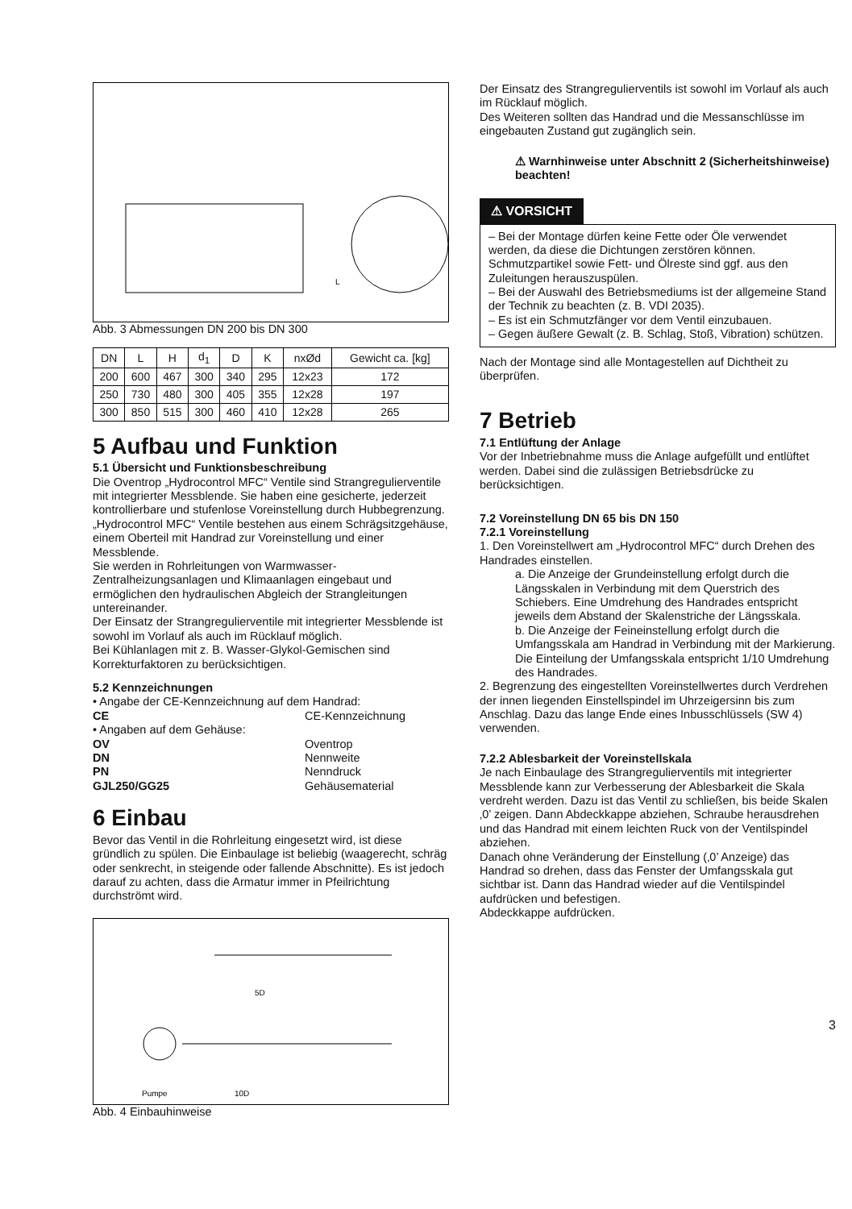L
Abb. 3 Abmessungen DN 200 bis DN 300
| DN | L | H | d<sub>1</sub> | D | K | nxØd | Gewicht ca. [kg] |
| --- | --- | --- | --- | --- | --- | --- | --- |
| 200 | 600 | 467 | 300 | 340 | 295 | 12x23 | 172 |
| 250 | 730 | 480 | 300 | 405 | 355 | 12x28 | 197 |
| 300 | 850 | 515 | 300 | 460 | 410 | 12x28 | 265 |
5 Aufbau und Funktion
5.1 Übersicht und Funktionsbeschreibung
Die Oventrop „Hydrocontrol MFC“ Ventile sind Strangregulierventile mit integrierter Messblende. Sie haben eine gesicherte, jederzeit kontrollierbare und stufenlose Voreinstellung durch Hubbegrenzung.
„Hydrocontrol MFC“ Ventile bestehen aus einem Schrägsitzgehäuse, einem Oberteil mit Handrad zur Voreinstellung und einer Messblende.
Sie werden in Rohrleitungen von Warmwasser-Zentralheizungsanlagen und Klimaanlagen eingebaut und ermöglichen den hydraulischen Abgleich der Strangleitungen untereinander.
Der Einsatz der Strangregulierventile mit integrierter Messblende ist sowohl im Vorlauf als auch im Rücklauf möglich.
Bei Kühlanlagen mit z. B. Wasser-Glykol-Gemischen sind Korrekturfaktoren zu berücksichtigen.
5.2 Kennzeichnungen
• Angabe der CE-Kennzeichnung auf dem Handrad:
CE CE-Kennzeichnung
• Angaben auf dem Gehäuse:
OV Oventrop
DN Nennweite
PN Nenndruck
GJL250/GG25 Gehäusematerial
6 Einbau
Bevor das Ventil in die Rohrleitung eingesetzt wird, ist diese gründlich zu spülen. Die Einbaulage ist beliebig (waagerecht, schräg oder senkrecht, in steigende oder fallende Abschnitte). Es ist jedoch darauf zu achten, dass die Armatur immer in Pfeilrichtung durchströmt wird.
5D
Pumpe
10D
Abb. 4 Einbauhinweise
Der Einsatz des Strangregulierventils ist sowohl im Vorlauf als auch im Rücklauf möglich.
Des Weiteren sollten das Handrad und die Messanschlüsse im eingebauten Zustand gut zugänglich sein.
⚠ Warnhinweise unter Abschnitt 2 (Sicherheitshinweise) beachten!
⚠ VORSICHT
– Bei der Montage dürfen keine Fette oder Öle verwendet werden, da diese die Dichtungen zerstören können. Schmutzpartikel sowie Fett- und Ölreste sind ggf. aus den Zuleitungen herauszuspülen.
– Bei der Auswahl des Betriebsmediums ist der allgemeine Stand der Technik zu beachten (z. B. VDI 2035).
– Es ist ein Schmutzfänger vor dem Ventil einzubauen.
– Gegen äußere Gewalt (z. B. Schlag, Stoß, Vibration) schützen.
Nach der Montage sind alle Montagestellen auf Dichtheit zu überprüfen.
7 Betrieb
7.1 Entlüftung der Anlage
Vor der Inbetriebnahme muss die Anlage aufgefüllt und entlüftet werden. Dabei sind die zulässigen Betriebsdrücke zu berücksichtigen.
7.2 Voreinstellung DN 65 bis DN 150
7.2.1 Voreinstellung
1. Den Voreinstellwert am „Hydrocontrol MFC“ durch Drehen des Handrades einstellen.
a. Die Anzeige der Grundeinstellung erfolgt durch die Längsskalen in Verbindung mit dem Querstrich des Schiebers. Eine Umdrehung des Handrades entspricht jeweils dem Abstand der Skalenstriche der Längsskala.
b. Die Anzeige der Feineinstellung erfolgt durch die Umfangsskala am Handrad in Verbindung mit der Markierung. Die Einteilung der Umfangsskala entspricht 1/10 Umdrehung des Handrades.
2. Begrenzung des eingestellten Voreinstellwertes durch Verdrehen der innen liegenden Einstellspindel im Uhrzeigersinn bis zum Anschlag. Dazu das lange Ende eines Inbusschlüssels (SW 4) verwenden.
7.2.2 Ablesbarkeit der Voreinstellskala
Je nach Einbaulage des Strangregulierventils mit integrierter Messblende kann zur Verbesserung der Ablesbarkeit die Skala verdreht werden. Dazu ist das Ventil zu schließen, bis beide Skalen ‚0’ zeigen. Dann Abdeckkappe abziehen, Schraube herausdrehen und das Handrad mit einem leichten Ruck von der Ventilspindel abziehen.
Danach ohne Veränderung der Einstellung (‚0’ Anzeige) das Handrad so drehen, dass das Fenster der Umfangsskala gut sichtbar ist. Dann das Handrad wieder auf die Ventilspindel aufdrücken und befestigen.
Abdeckkappe aufdrücken.
3